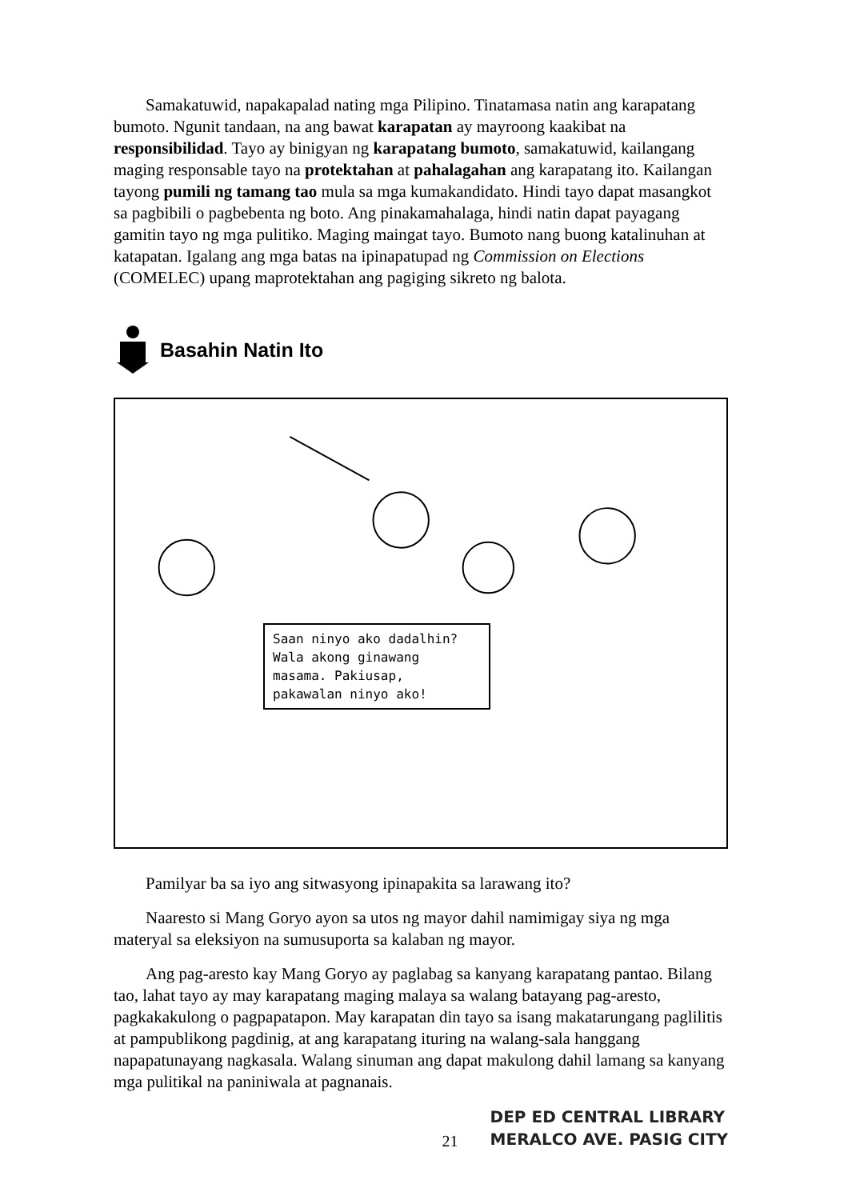Samakatuwid, napakapalad nating mga Pilipino. Tinatamasa natin ang karapatang bumoto. Ngunit tandaan, na ang bawat karapatan ay mayroong kaakibat na responsibilidad. Tayo ay binigyan ng karapatang bumoto, samakatuwid, kailangang maging responsable tayo na protektahan at pahalagahan ang karapatang ito. Kailangan tayong pumili ng tamang tao mula sa mga kumakandidato. Hindi tayo dapat masangkot sa pagbibili o pagbebenta ng boto. Ang pinakamahalaga, hindi natin dapat payagang gamitin tayo ng mga pulitiko. Maging maingat tayo. Bumoto nang buong katalinuhan at katapatan. Igalang ang mga batas na ipinapatupad ng Commission on Elections (COMELEC) upang maprotektahan ang pagiging sikreto ng balota.
Basahin Natin Ito
Saan ninyo ako dadalhin? Wala akong ginawang masama. Pakiusap, pakawalan ninyo ako!
Pamilyar ba sa iyo ang sitwasyong ipinapakita sa larawang ito?
Naaresto si Mang Goryo ayon sa utos ng mayor dahil namimigay siya ng mga materyal sa eleksiyon na sumusuporta sa kalaban ng mayor.
Ang pag-aresto kay Mang Goryo ay paglabag sa kanyang karapatang pantao. Bilang tao, lahat tayo ay may karapatang maging malaya sa walang batayang pag-aresto, pagkakakulong o pagpapatapon. May karapatan din tayo sa isang makatarungang paglilitis at pampublikong pagdinig, at ang karapatang ituring na walang-sala hanggang napapatunayang nagkasala. Walang sinuman ang dapat makulong dahil lamang sa kanyang mga pulitikal na paniniwala at pagnanais.
21
DEP ED CENTRAL LIBRARY
MERALCO AVE. PASIG CITY